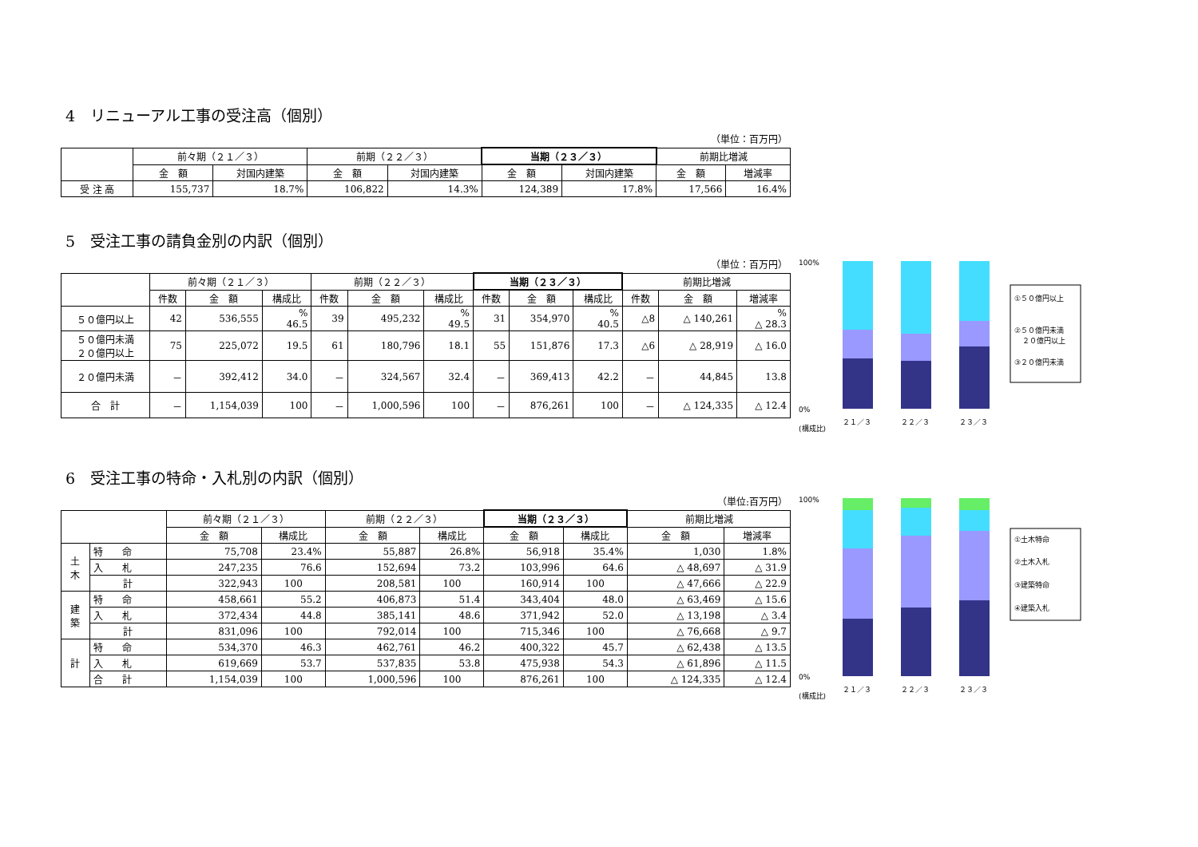4　リニューアル工事の受注高（個別）
（単位：百万円）
| | 前々期（２１／３） | | 前期（２２／３） | | 当期（２３／３） | | 前期比増減 | |
| --- | --- | --- | --- | --- | --- | --- | --- | --- |
| | 金 額 | 対国内建築 | 金 額 | 対国内建築 | 金 額 | 対国内建築 | 金 額 | 増減率 |
| 受 注 高 | 155,737 | 18.7% | 106,822 | 14.3% | 124,389 | 17.8% | 17,566 | 16.4% |
5　受注工事の請負金別の内訳（個別）
（単位：百万円）
| | 前々期（２１／３） | | | 前期（２２／３） | | | 当期（２３／３） | | | 前期比増減 | | |
| --- | --- | --- | --- | --- | --- | --- | --- | --- | --- | --- | --- | --- |
| | 件数 | 金 額 | 構成比 | 件数 | 金 額 | 構成比 | 件数 | 金 額 | 構成比 | 件数 | 金 額 | 増減率 |
| ５０億円以上 | 42 | 536,555 | % 46.5 | 39 | 495,232 | % 49.5 | 31 | 354,970 | % 40.5 | △8 | △ 140,261 | % △ 28.3 |
| ５０億円未満 ２０億円以上 | 75 | 225,072 | 19.5 | 61 | 180,796 | 18.1 | 55 | 151,876 | 17.3 | △6 | △ 28,919 | △ 16.0 |
| ２０億円未満 | － | 392,412 | 34.0 | － | 324,567 | 32.4 | － | 369,413 | 42.2 | － | 44,845 | 13.8 |
| 合 計 | － | 1,154,039 | 100 | － | 1,000,596 | 100 | － | 876,261 | 100 | － | △ 124,335 | △ 12.4 |
100%
0%
２１／３
２２／３
２３／３
(構成比)
①５０億円以上
②５０億円未満
２０億円以上
③２０億円未満
6　受注工事の特命・入札別の内訳（個別）
（単位:百万円）
| | | 前々期（２１／３） | | 前期（２２／３） | | 当期（２３／３） | | 前期比増減 | |
| --- | --- | --- | --- | --- | --- | --- | --- | --- | --- |
| | | 金 額 | 構成比 | 金 額 | 構成比 | 金 額 | 構成比 | 金 額 | 増減率 |
| 土 木 | 特 命 | 75,708 | 23.4% | 55,887 | 26.8% | 56,918 | 35.4% | 1,030 | 1.8% |
| | 入 札 | 247,235 | 76.6 | 152,694 | 73.2 | 103,996 | 64.6 | △ 48,697 | △ 31.9 |
| | 計 | 322,943 | 100 | 208,581 | 100 | 160,914 | 100 | △ 47,666 | △ 22.9 |
| 建 築 | 特 命 | 458,661 | 55.2 | 406,873 | 51.4 | 343,404 | 48.0 | △ 63,469 | △ 15.6 |
| | 入 札 | 372,434 | 44.8 | 385,141 | 48.6 | 371,942 | 52.0 | △ 13,198 | △ 3.4 |
| | 計 | 831,096 | 100 | 792,014 | 100 | 715,346 | 100 | △ 76,668 | △ 9.7 |
| 計 | 特 命 | 534,370 | 46.3 | 462,761 | 46.2 | 400,322 | 45.7 | △ 62,438 | △ 13.5 |
| | 入 札 | 619,669 | 53.7 | 537,835 | 53.8 | 475,938 | 54.3 | △ 61,896 | △ 11.5 |
| | 合 計 | 1,154,039 | 100 | 1,000,596 | 100 | 876,261 | 100 | △ 124,335 | △ 12.4 |
100%
0%
２１／３
２２／３
２３／３
(構成比)
①土木特命
②土木入札
③建築特命
④建築入札